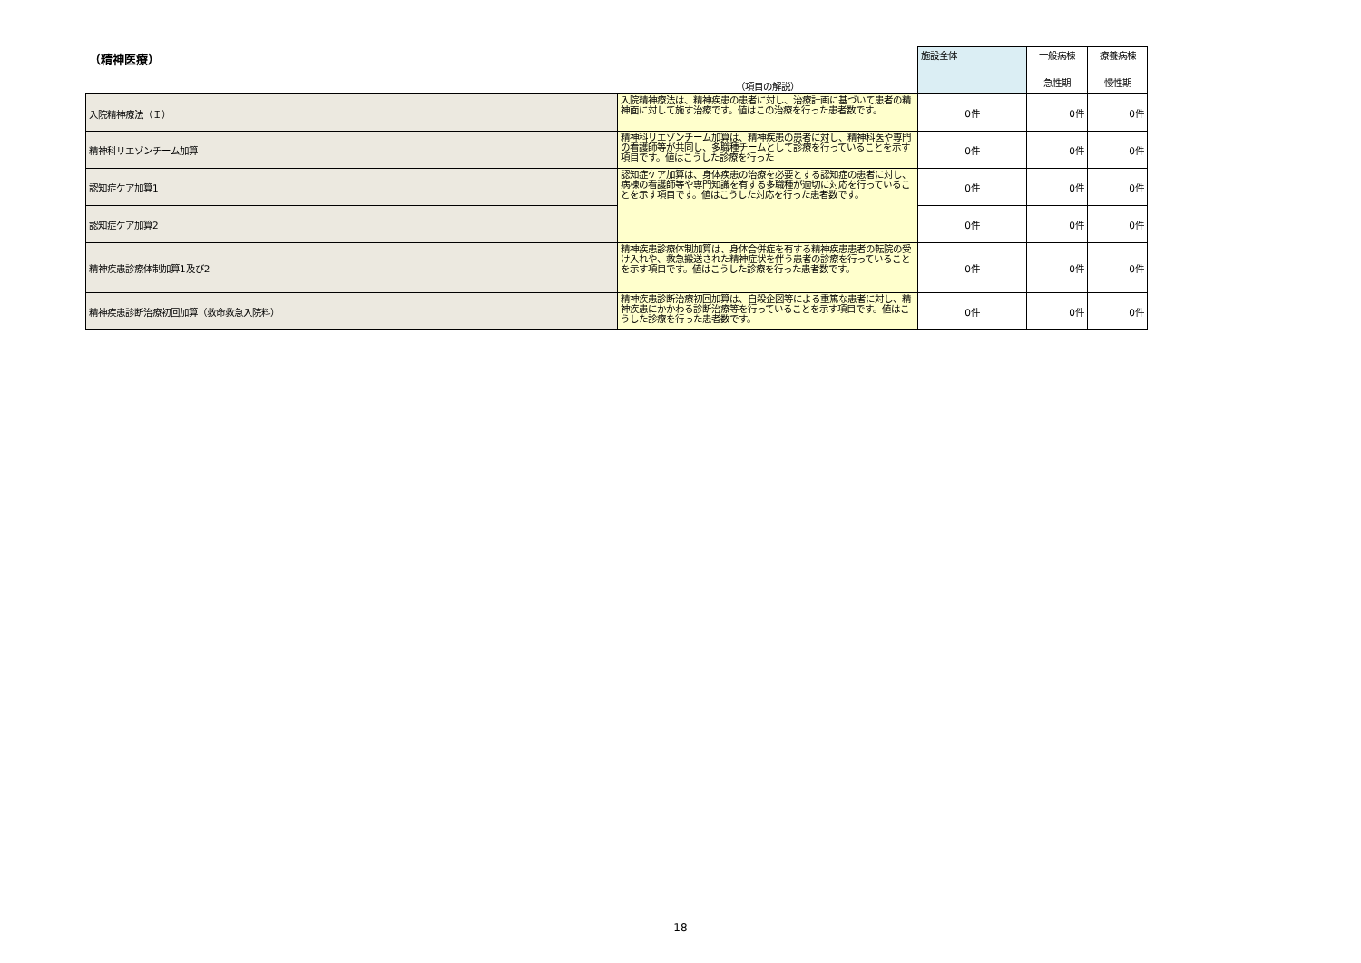| （精神医療） | | 施設全体 | 一般病棟 | 療養病棟 |
| --- | --- | --- | --- | --- |
| | （項目の解説） | | 急性期 | 慢性期 |
| 入院精神療法（Ｉ） | 入院精神療法は、精神疾患の患者に対し、治療計画に基づいて患者の精神面に対して施す治療です。値はこの治療を行った患者数です。 | 0件 | 0件 | 0件 |
| 精神科リエゾンチーム加算 | 精神科リエゾンチーム加算は、精神疾患の患者に対し、精神科医や専門の看護師等が共同し、多職種チームとして診療を行っていることを示す項目です。値はこうした診療を行った | 0件 | 0件 | 0件 |
| 認知症ケア加算1 | 認知症ケア加算は、身体疾患の治療を必要とする認知症の患者に対し、病棟の看護師等や専門知識を有する多職種が適切に対応を行っていることを示す項目です。値はこうした対応を行った患者数です。 | 0件 | 0件 | 0件 |
| 認知症ケア加算2 | | 0件 | 0件 | 0件 |
| 精神疾患診療体制加算1及び2 | 精神疾患診療体制加算は、身体合併症を有する精神疾患患者の転院の受け入れや、救急搬送された精神症状を伴う患者の診療を行っていることを示す項目です。値はこうした診療を行った患者数です。 | 0件 | 0件 | 0件 |
| 精神疾患診断治療初回加算（救命救急入院料） | 精神疾患診断治療初回加算は、自殺企図等による重篤な患者に対し、精神疾患にかかわる診断治療等を行っていることを示す項目です。値はこうした診療を行った患者数です。 | 0件 | 0件 | 0件 |
18